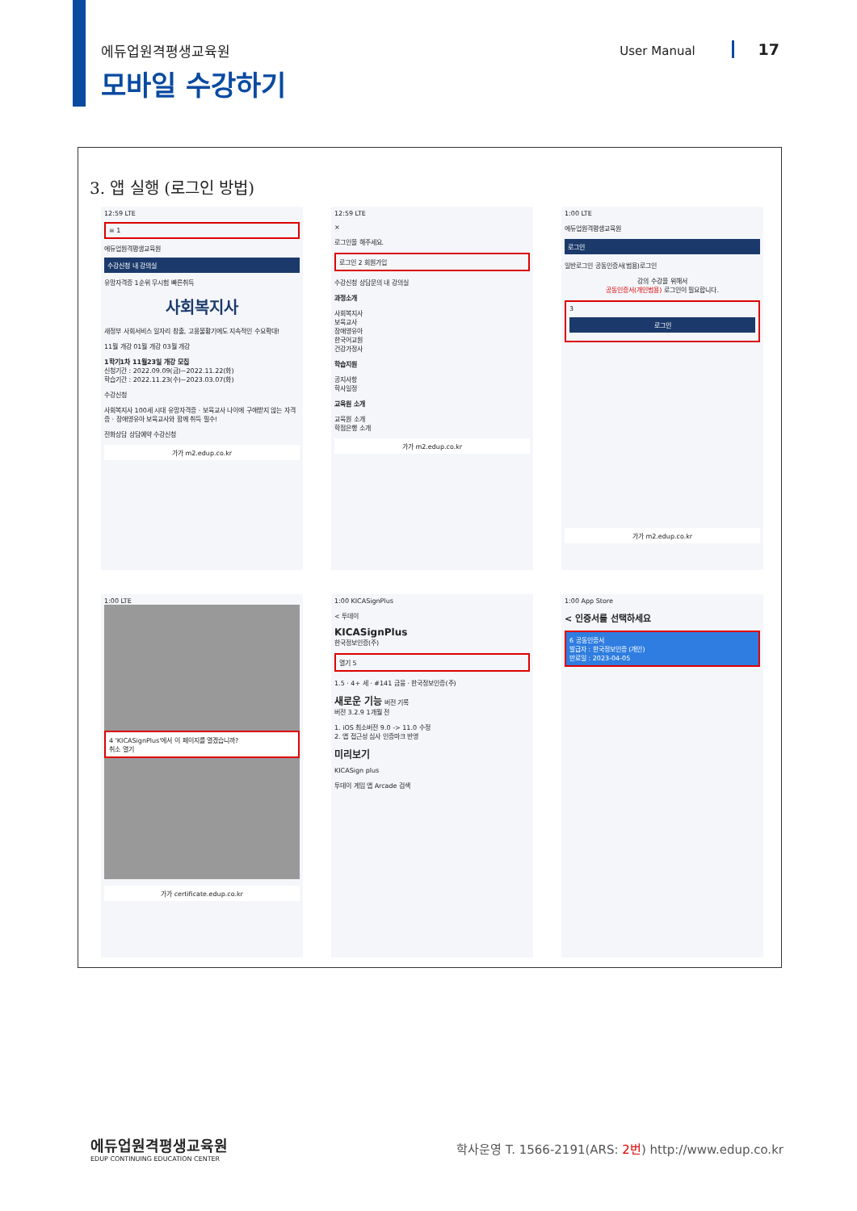에듀업원격평생교육원 User Manual 17
모바일 수강하기
3. 앱 실행 (로그인 방법)
12:59 LTE
≡ 1
에듀업원격평생교육원
수강신청 내 강의실
유망자격증 1순위 무시험 빠른취득
사회복지사
새정부 사회서비스 일자리 창출, 고용불황기에도 지속적인 수요확대!
11월 개강 01월 개강 03월 개강
1학기1차 11월23일 개강 모집
신청기간 : 2022.09.09(금)~2022.11.22(화)
학습기간 : 2022.11.23(수)~2023.03.07(화)
수강신청
사회복지사 100세 시대 유망자격증 · 보육교사 나이에 구애받지 않는 자격증 · 장애영유아 보육교사와 함께 취득 필수!
전화상담 상담예약 수강신청
가가 m2.edup.co.kr
12:59 LTE
×
로그인을 해주세요.
로그인 2 회원가입
수강신청 상담문의 내 강의실
과정소개
사회복지사
보육교사
장애영유아
한국어교원
건강가정사
학습지원
공지사항
학사일정
교육원 소개
교육원 소개
학점은행 소개
가가 m2.edup.co.kr
1:00 LTE
에듀업원격평생교육원
로그인
일반로그인 공동인증서(범용)로그인
강의 수강을 위해서
공동인증서(개인범용) 로그인이 필요합니다.
3
로그인
가가 m2.edup.co.kr
1:00 LTE
4 'KICASignPlus'에서 이 페이지를 열겠습니까?
취소 열기
가가 certificate.edup.co.kr
1:00 KICASignPlus
< 투데이
KICASignPlus
한국정보인증(주)
열기 5
1.5 · 4+ 세 · #141 금융 · 한국정보인증(주)
새로운 기능 버전 기록
버전 3.2.9 1개월 전
1. iOS 최소버전 9.0 -> 11.0 수정
2. 앱 접근성 심사 인증마크 반영
미리보기
KICASign plus
투데이 게임 앱 Arcade 검색
1:00 App Store
< 인증서를 선택하세요
6 공동인증서
발급자 : 한국정보인증 (개인)
만료일 : 2023-04-05
에듀업원격평생교육원
EDUP CONTINUING EDUCATION CENTER
학사운영 T. 1566-2191(ARS: 2번) http://www.edup.co.kr